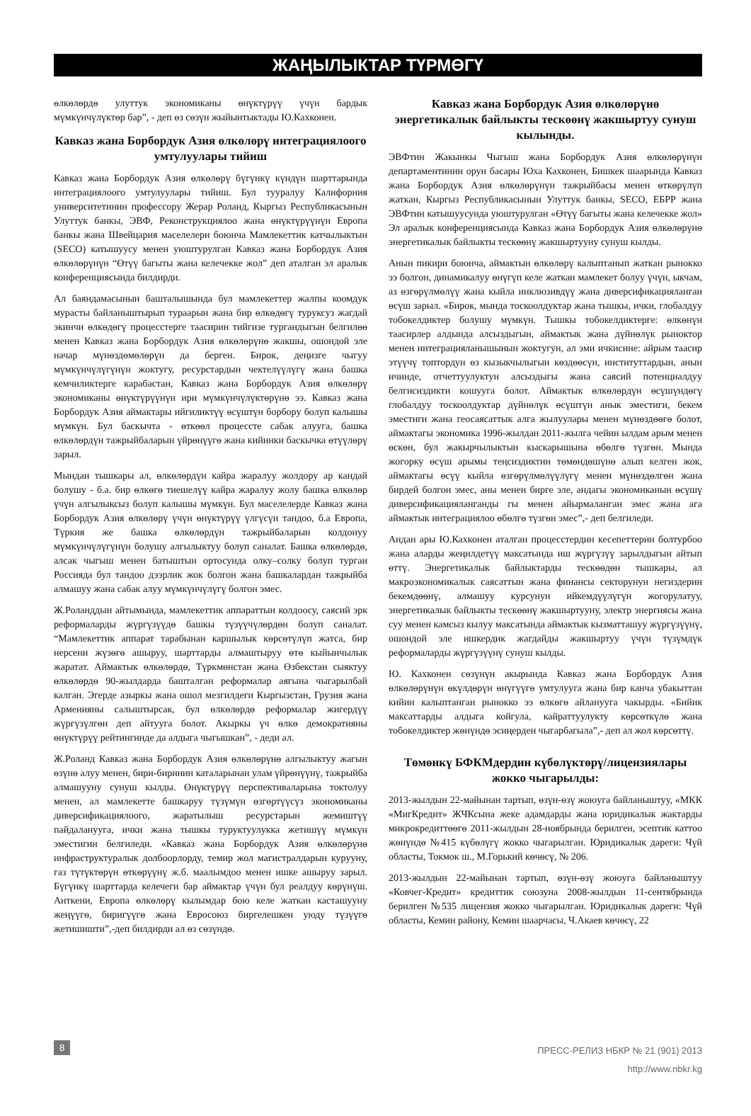ЖАҢЫЛЫКТАР ТҮРМӨГҮ
өлкөлөрдө улуттук экономиканы өнүктүрүү үчүн бардык мүмкүнчүлүктөр бар”, - деп өз сөзүн жыйынтыктады Ю.Кахконен.
Кавказ жана Борбордук Азия өлкөлөрү интеграциялоого умтулуулары тийиш
Кавказ жана Борбордук Азия өлкөлөрү бүгүнкү күндүн шарттарында интеграциялоого умтулуулары тийиш. Бул тууралуу Калифорния университетинин профессору Жерар Роланд, Кыргыз Республикасынын Улуттук банкы, ЭВФ, Реконструкциялоо жана өнүктүрүүнүн Европа банкы жана Швейцария маселелери боюнча Мамлекеттик катчылыктын (SECO) катышуусу менен уюштурулган Кавказ жана Борбордук Азия өлкөлөрүнүн “Өтүү багыты жана келечекке жол” деп аталган эл аралык конференциясында билдирди.
Ал баяндамасынын башталышында бул мамлекеттер жалпы коомдук мурасты байланыштырып тураарын жана бир өлкөдөгү туруксуз жагдай экинчи өлкөдөгү процесстерге таасирин тийгизе тургандыгын белгилөө менен Кавказ жана Борбордук Азия өлкөлөрүнө жакшы, ошондой эле начар мүнөздөмөлөрүн да берген. Бирок, деңизге чыгуу мүмкүнчүлүгүнүн жоктугу, ресурстардын чектелүүлүгү жана башка кемчиликтерге карабастан, Кавказ жана Борбордук Азия өлкөлөрү экономиканы өнүктүрүүнүн ири мүмкүнчүлүктөрүнө ээ. Кавказ жана Борбордук Азия аймактары ийгиликтүү өсүштүн борбору болуп калышы мүмкүн. Бул баскычта - өткөөл процессте сабак алууга, башка өлкөлөрдүн тажрыйбаларын үйрөнүүгө жана кийинки баскычка өтүүлөрү зарыл.
Мындан тышкары ал, өлкөлөрдүн кайра жаралуу жолдору ар кандай болушу - б.а. бир өлкөгө тиешелүү кайра жаралуу жолу башка өлкөлөр үчүн алгылыксыз болуп калышы мүмкүн. Бул маселелерде Кавказ жана Борбордук Азия өлкөлөрү үчүн өнүктүрүү үлгүсүн тандоо, б.а Европа, Түркия же башка өлкөлөрдүн тажрыйбаларын колдонуу мүмкүнчүлүгүнүн болушу алгылыктуу болуп саналат. Башка өлкөлөрдө, алсак чыгыш менен батыштын ортосунда олку–солку болуп турган Россияда бул тандоо дээрлик жок болгон жана башкалардан тажрыйба алмашуу жана сабак алуу мүмкүнчүлүгү болгон эмес.
Ж.Роланддын айтымында, мамлекеттик аппараттын колдоосу, саясий эрк реформаларды жүргүзүүдө башкы түзүүчүлөрдөн болуп саналат. “Мамлекеттик аппарат тарабынан каршылык көрсөтүлүп жатса, бир нерсени жүзөгө ашыруу, шарттарды алмаштыруу өтө кыйынчылык жаратат. Аймактык өлкөлөрдө, Түркмөнстан жана Өзбекстан сыяктуу өлкөлөрдө 90-жылдарда башталган реформалар аягына чыгарылбай калган. Эгерде азыркы жана ошол мезгилдеги Кыргызстан, Грузия жана Арменияны салыштырсак, бул өлкөлөрдө реформалар жигердүү жүргүзүлгөн деп айтууга болот. Акыркы үч өлкө демократияны өнүктүрүү рейтингинде да алдыга чыгышкан”, - деди ал.
Ж.Роланд Кавказ жана Борбордук Азия өлкөлөрүнө алгылыктуу жагын өзүнө алуу менен, бири-биринин каталарынан улам үйрөнүүнү, тажрыйба алмашууну сунуш кылды. Өнүктүрүү перспективаларына токтолуу менен, ал мамлекетте башкаруу түзүмүн өзгөртүүсүз экономиканы диверсификациялоого, жаратылыш ресурстарын жемиштүү пайдаланууга, ички жана тышкы туруктуулукка жетишүү мүмкүн эместигин белгиледи. «Кавказ жана Борбордук Азия өлкөлөрүнө инфраструктуралык долбоорлорду, темир жол магистралдарын курууну, газ түтүктөрүн өткөрүүнү ж.б. маалымдоо менен ишке ашыруу зарыл. Бүгүнкү шарттарда келечеги бар аймактар үчүн бул реалдуу көрүнүш. Анткени, Европа өлкөлөрү кылымдар бою келе жаткан касташууну жеңүүгө, биригүүгө жана Евросоюз биргелешкен уюду түзүүгө жетишишти”,-деп билдирди ал өз сөзүндө.
Кавказ жана Борбордук Азия өлкөлөрүнө энергетикалык байлыкты тескөөнү жакшыртуу сунуш кылынды.
ЭВФтин Жакынкы Чыгыш жана Борбордук Азия өлкөлөрүнүн департаментинин орун басары Юха Кахконен, Бишкек шаарында Кавказ жана Борбордук Азия өлкөлөрүнүн тажрыйбасы менен өткөрүлүп жаткан, Кыргыз Республикасынын Улуттук банкы, SECO, ЕБРР жана ЭВФтин катышуусунда уюштурулган «Өтүү багыты жана келечекке жол» Эл аралык конференциясында Кавказ жана Борбордук Азия өлкөлөрүнө энергетикалык байлыкты тескөөнү жакшыртууну сунуш кылды.
Анын пикири боюнча, аймактын өлкөлөрү калыптанып жаткан рынокко ээ болгон, динамикалуу өнүгүп келе жаткан мамлекет болуу үчүн, ыкчам, аз өзгөрүлмөлүү жана кыйла инклюзивдүү жана диверсификацияланган өсүш зарыл. «Бирок, мында тоскоолдуктар жана тышкы, ички, глобалдуу тобокелдиктер болушу мүмкүн. Тышкы тобокелдиктерге: өлкөнүн таасирлер алдында алсыздыгын, аймактык жана дүйнөлүк рыноктор менен интеграцияланышынын жоктугун, ал эми ичкисине: айрым таасир этүүчү топтордун өз кызыкчылыгын көздөөсүн, институттардын, анын ичинде, отчеттуулуктун алсыздыгы жана саясий потенциалдуу белгисиздикти кошууга болот. Аймактык өлкөлөрдүн өсүшүндөгү глобалдуу тоскоолдуктар дүйнөлүк өсүштүн анык эместиги, бекем эместиги жана геосаясаттык алга жылуулары менен мүнөздөөгө болот, аймактагы экономика 1996-жылдан 2011-жылга чейин ылдам арым менен өскөн, бул жакырчылыктын кыскарышына өбөлгө түзгөн. Мында жогорку өсүш арымы теңсиздиктин төмөндөшүнө алып келген жок, аймактагы өсүү кыйла өзгөрүлмөлүүлүгү менен мүнөздөлгөн жана бирдей болгон эмес, аны менен бирге эле, андагы экономиканын өсүшү диверсификацияланганды гы менен айырмаланган эмес жана ага аймактык интеграциялоо өбөлгө түзгөн эмес”,- деп белгиледи.
Андан ары Ю.Кахконен аталган процесстердин кесепеттерин болтурбоо жана аларды жеңилдетүү максатында иш жүргүзүү зарылдыгын айтып өттү. Энергетикалык байлыктарды тескөөдөн тышкары, ал макроэкономикалык саясаттын жана финансы секторунун негиздерин бекемдөөнү, алмашуу курсунун ийкемдүүлүгүн жогорулатуу, энергетикалык байлыкты тескөөнү жакшыртууну, электр энергиясы жана суу менен камсыз кылуу максатында аймактык кызматташуу жүргүзүүнү, ошондой эле ишкердик жагдайды жакшыртуу үчүн түзүмдүк реформаларды жүргүзүүнү сунуш кылды.
Ю. Кахконен сөзүнүн акырында Кавказ жана Борбордук Азия өлкөлөрүнүн өкүлдөрүн өнүгүүгө умтулууга жана бир канча убакыттан кийин калыптанган рынокко ээ өлкөгө айланууга чакырды. «Бийик максаттарды алдыга койгула, кайраттуулукту көрсөткүлө жана тобокелдиктер жөнүндө эсиңерден чыгарбагыла”,- деп ал жол көрсөттү.
Төмөнкү БФКМдердин күбөлүктөрү/лицензиялары жокко чыгарылды:
2013-жылдын 22-майынан тартып, өзүн-өзү жоюуга байланыштуу, «МКК «МигКредит» ЖЧКсына жеке адамдарды жана юридикалык жактарды микрокредиттөөгө 2011-жылдын 28-ноябрында берилген, эсептик каттоо жөнүндө №415 күбөлүгү жокко чыгарылган. Юридикалык дареги: Чүй областы, Токмок ш., М.Горький көчөсү, № 206.
2013-жылдын 22-майынан тартып, өзүн-өзү жоюуга байланыштуу «Ковчег-Кредит» кредиттик союзуна 2008-жылдын 11-сентябрында берилген №535 лицензия жокко чыгарылган. Юридикалык дареги: Чүй областы, Кемин району, Кемин шаарчасы, Ч.Акаев көчөсү, 22
8
ПРЕСС-РЕЛИЗ НБКР № 21 (901) 2013
http://www.nbkr.kg